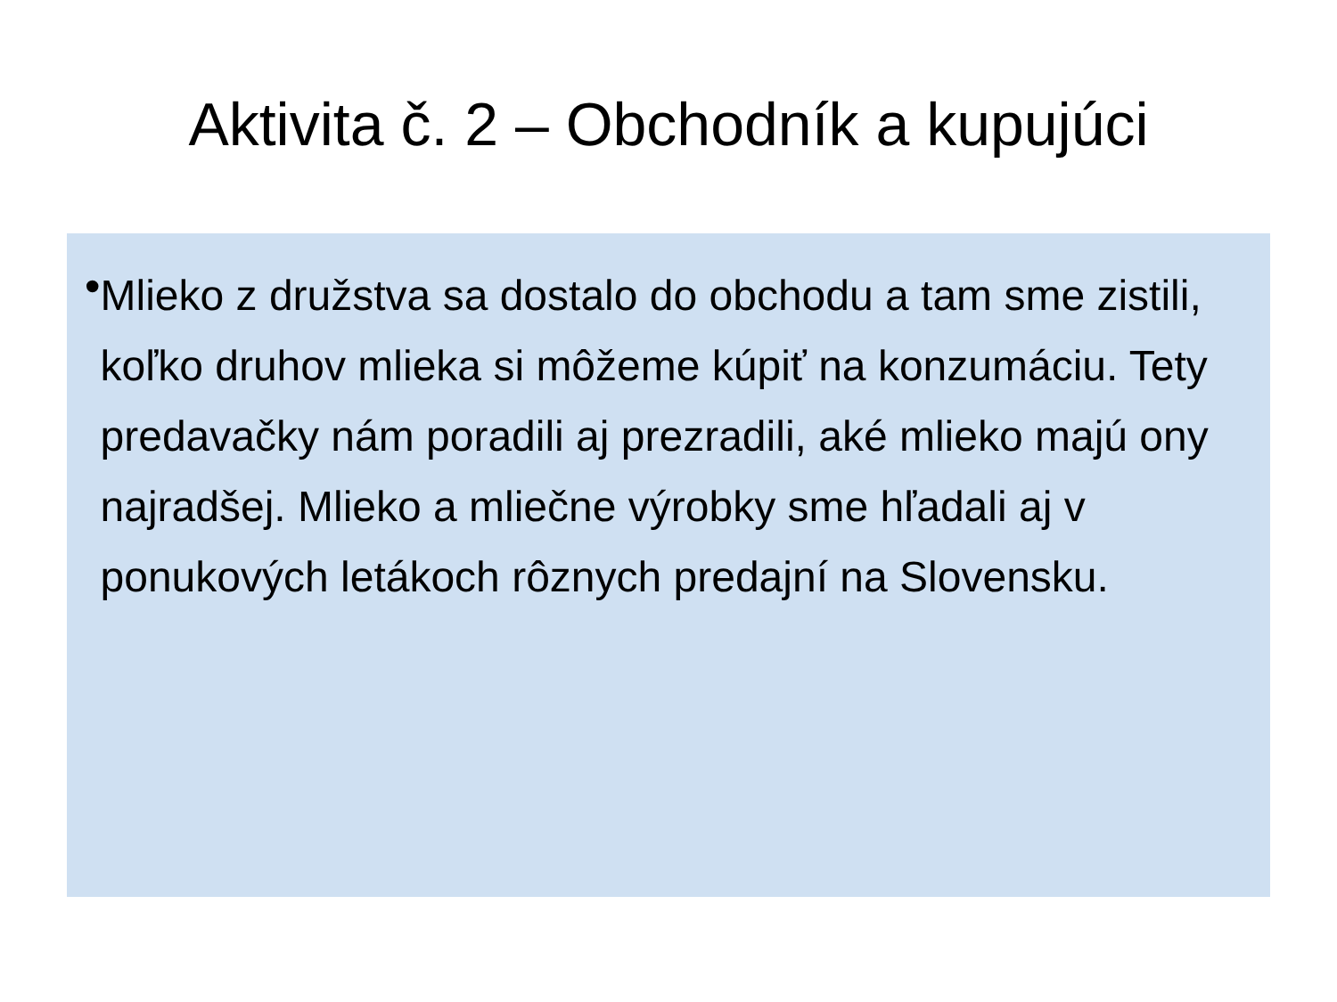Aktivita č. 2 – Obchodník a kupujúci
•
Mlieko z družstva sa dostalo do obchodu a tam sme zistili, koľko druhov mlieka si môžeme kúpiť na konzumáciu. Tety predavačky nám poradili aj prezradili, aké mlieko majú ony najradšej. Mlieko a mliečne výrobky sme hľadali aj v ponukových letákoch rôznych predajní na Slovensku.